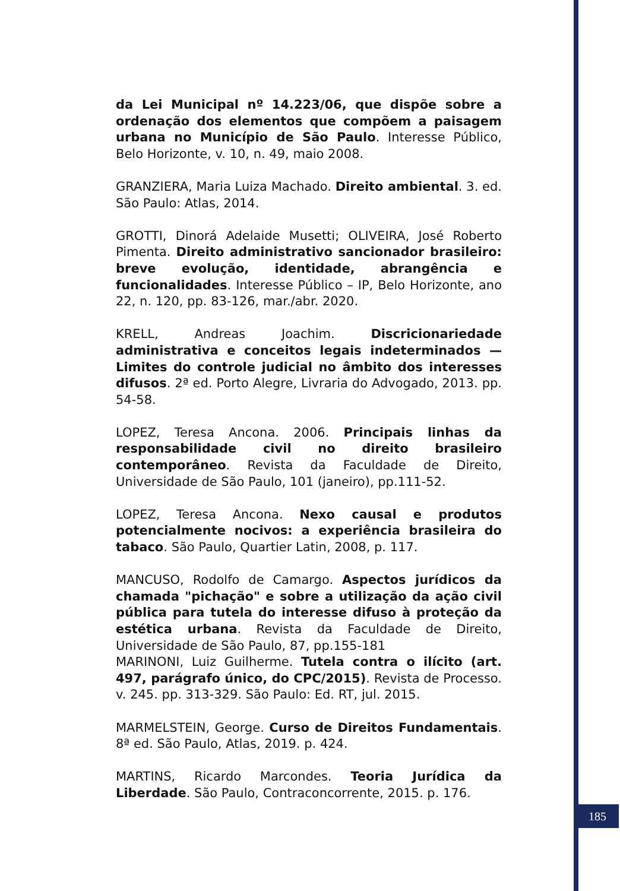da Lei Municipal nº 14.223/06, que dispõe sobre a ordenação dos elementos que compõem a paisagem urbana no Município de São Paulo. Interesse Público, Belo Horizonte, v. 10, n. 49, maio 2008.
GRANZIERA, Maria Luiza Machado. Direito ambiental. 3. ed. São Paulo: Atlas, 2014.
GROTTI, Dinorá Adelaide Musetti; OLIVEIRA, José Roberto Pimenta. Direito administrativo sancionador brasileiro: breve evolução, identidade, abrangência e funcionalidades. Interesse Público – IP, Belo Horizonte, ano 22, n. 120, pp. 83-126, mar./abr. 2020.
KRELL, Andreas Joachim. Discricionariedade administrativa e conceitos legais indeterminados — Limites do controle judicial no âmbito dos interesses difusos. 2ª ed. Porto Alegre, Livraria do Advogado, 2013. pp. 54-58.
LOPEZ, Teresa Ancona. 2006. Principais linhas da responsabilidade civil no direito brasileiro contemporâneo. Revista da Faculdade de Direito, Universidade de São Paulo, 101 (janeiro), pp.111-52.
LOPEZ, Teresa Ancona. Nexo causal e produtos potencialmente nocivos: a experiência brasileira do tabaco. São Paulo, Quartier Latin, 2008, p. 117.
MANCUSO, Rodolfo de Camargo. Aspectos jurídicos da chamada "pichação" e sobre a utilização da ação civil pública para tutela do interesse difuso à proteção da estética urbana. Revista da Faculdade de Direito, Universidade de São Paulo, 87, pp.155-181
MARINONI, Luiz Guilherme. Tutela contra o ilícito (art. 497, parágrafo único, do CPC/2015). Revista de Processo. v. 245. pp. 313-329. São Paulo: Ed. RT, jul. 2015.
MARMELSTEIN, George. Curso de Direitos Fundamentais. 8ª ed. São Paulo, Atlas, 2019. p. 424.
MARTINS, Ricardo Marcondes. Teoria Jurídica da Liberdade. São Paulo, Contraconcorrente, 2015. p. 176.
185